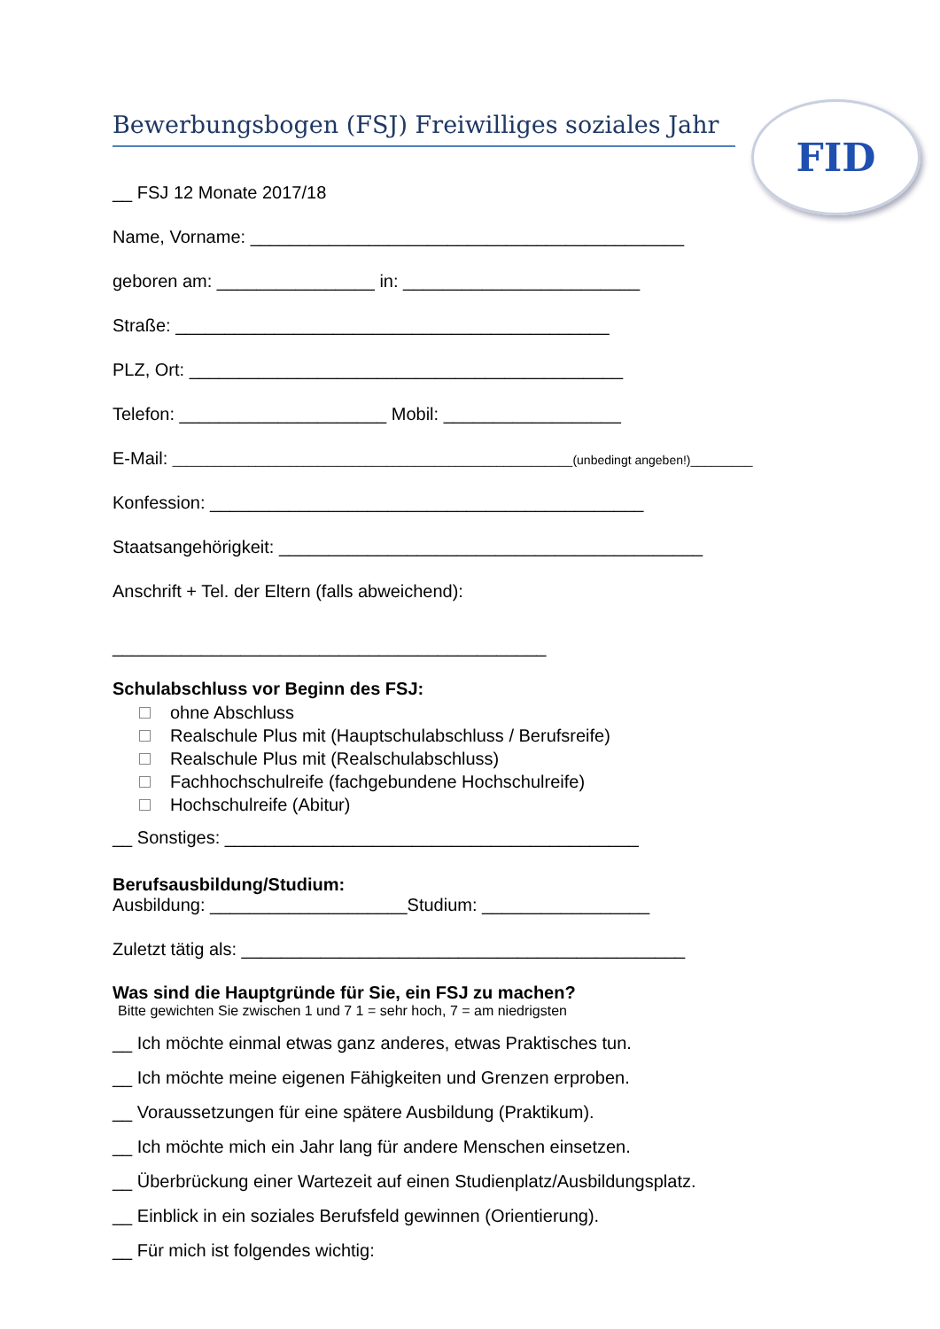FID
Bewerbungsbogen (FSJ) Freiwilliges soziales Jahr
__ FSJ 12 Monate 2017/18
Name, Vorname: ____________________________________________
geboren am: ________________ in: ________________________
Straße: ____________________________________________
PLZ, Ort: ____________________________________________
Telefon: _____________________ Mobil: __________________
E-Mail: __________________________________________________________(unbedingt angeben!)_________
Konfession: ____________________________________________
Staatsangehörigkeit: ___________________________________________
Anschrift + Tel. der Eltern (falls abweichend):
____________________________________________
Schulabschluss vor Beginn des FSJ:
ohne Abschluss
Realschule Plus mit (Hauptschulabschluss / Berufsreife)
Realschule Plus mit (Realschulabschluss)
Fachhochschulreife (fachgebundene Hochschulreife)
Hochschulreife (Abitur)
__ Sonstiges: __________________________________________
Berufsausbildung/Studium:
Ausbildung: ____________________Studium: _________________
Zuletzt tätig als: _____________________________________________
Was sind die Hauptgründe für Sie, ein FSJ zu machen?
Bitte gewichten Sie zwischen 1 und 7 1 = sehr hoch, 7 = am niedrigsten
__ Ich möchte einmal etwas ganz anderes, etwas Praktisches tun.
__ Ich möchte meine eigenen Fähigkeiten und Grenzen erproben.
__ Voraussetzungen für eine spätere Ausbildung (Praktikum).
__ Ich möchte mich ein Jahr lang für andere Menschen einsetzen.
__ Überbrückung einer Wartezeit auf einen Studienplatz/Ausbildungsplatz.
__ Einblick in ein soziales Berufsfeld gewinnen (Orientierung).
__ Für mich ist folgendes wichtig: